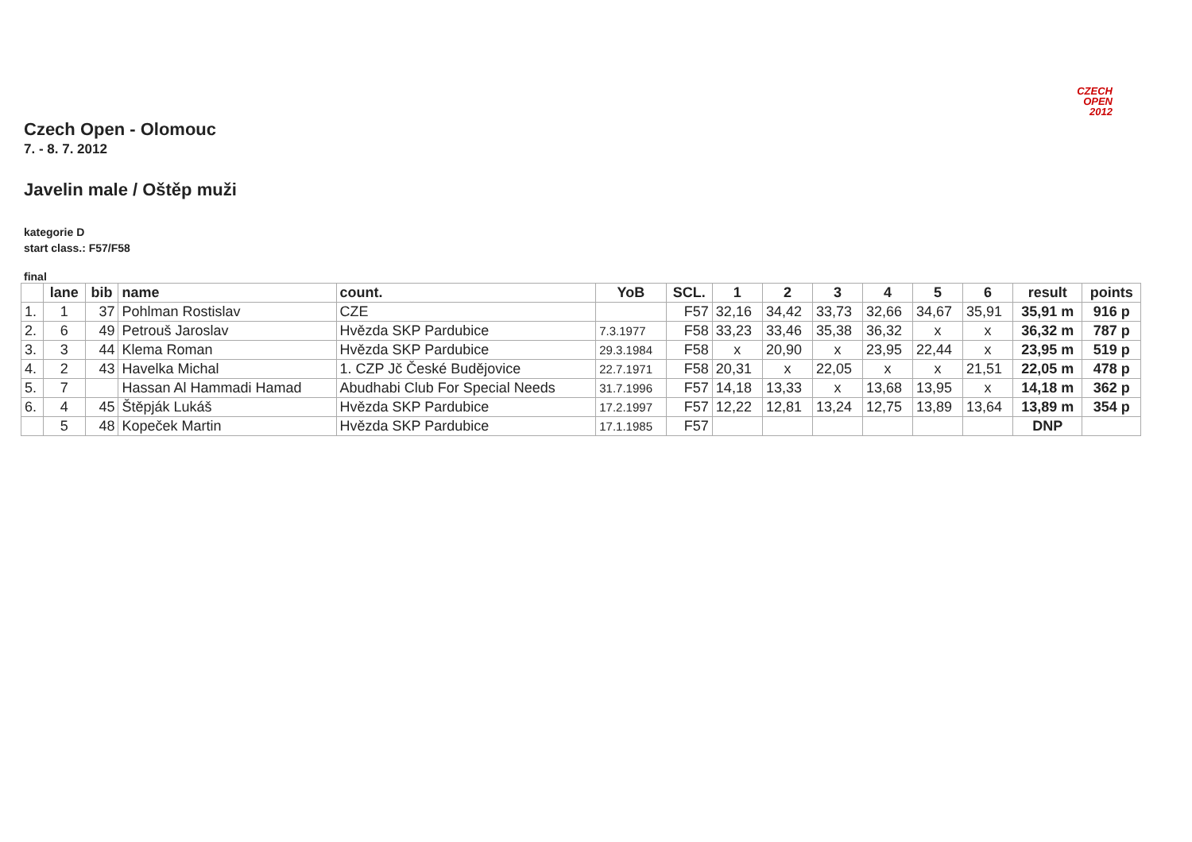CZECH
OPEN
2012
Czech Open - Olomouc
7. - 8. 7. 2012
Javelin male / Oštěp muži
kategorie D
start class.: F57/F58
final
| | lane | bib | name | count. | YoB | SCL. | 1 | 2 | 3 | 4 | 5 | 6 | result | points |
| --- | --- | --- | --- | --- | --- | --- | --- | --- | --- | --- | --- | --- | --- | --- |
| 1. | 1 | 37 | Pohlman Rostislav | CZE | | F57 | 32,16 | 34,42 | 33,73 | 32,66 | 34,67 | 35,91 | 35,91 m | 916 p |
| 2. | 6 | 49 | Petrouš Jaroslav | Hvězda SKP Pardubice | 7.3.1977 | F58 | 33,23 | 33,46 | 35,38 | 36,32 | x | x | 36,32 m | 787 p |
| 3. | 3 | 44 | Klema Roman | Hvězda SKP Pardubice | 29.3.1984 | F58 | x | 20,90 | x | 23,95 | 22,44 | x | 23,95 m | 519 p |
| 4. | 2 | 43 | Havelka Michal | 1. CZP Jč České Budějovice | 22.7.1971 | F58 | 20,31 | x | 22,05 | x | x | 21,51 | 22,05 m | 478 p |
| 5. | 7 | | Hassan Al Hammadi Hamad | Abudhabi Club For Special Needs | 31.7.1996 | F57 | 14,18 | 13,33 | x | 13,68 | 13,95 | x | 14,18 m | 362 p |
| 6. | 4 | 45 | Štěpják Lukáš | Hvězda SKP Pardubice | 17.2.1997 | F57 | 12,22 | 12,81 | 13,24 | 12,75 | 13,89 | 13,64 | 13,89 m | 354 p |
| | 5 | 48 | Kopeček Martin | Hvězda SKP Pardubice | 17.1.1985 | F57 | | | | | | | DNP | |